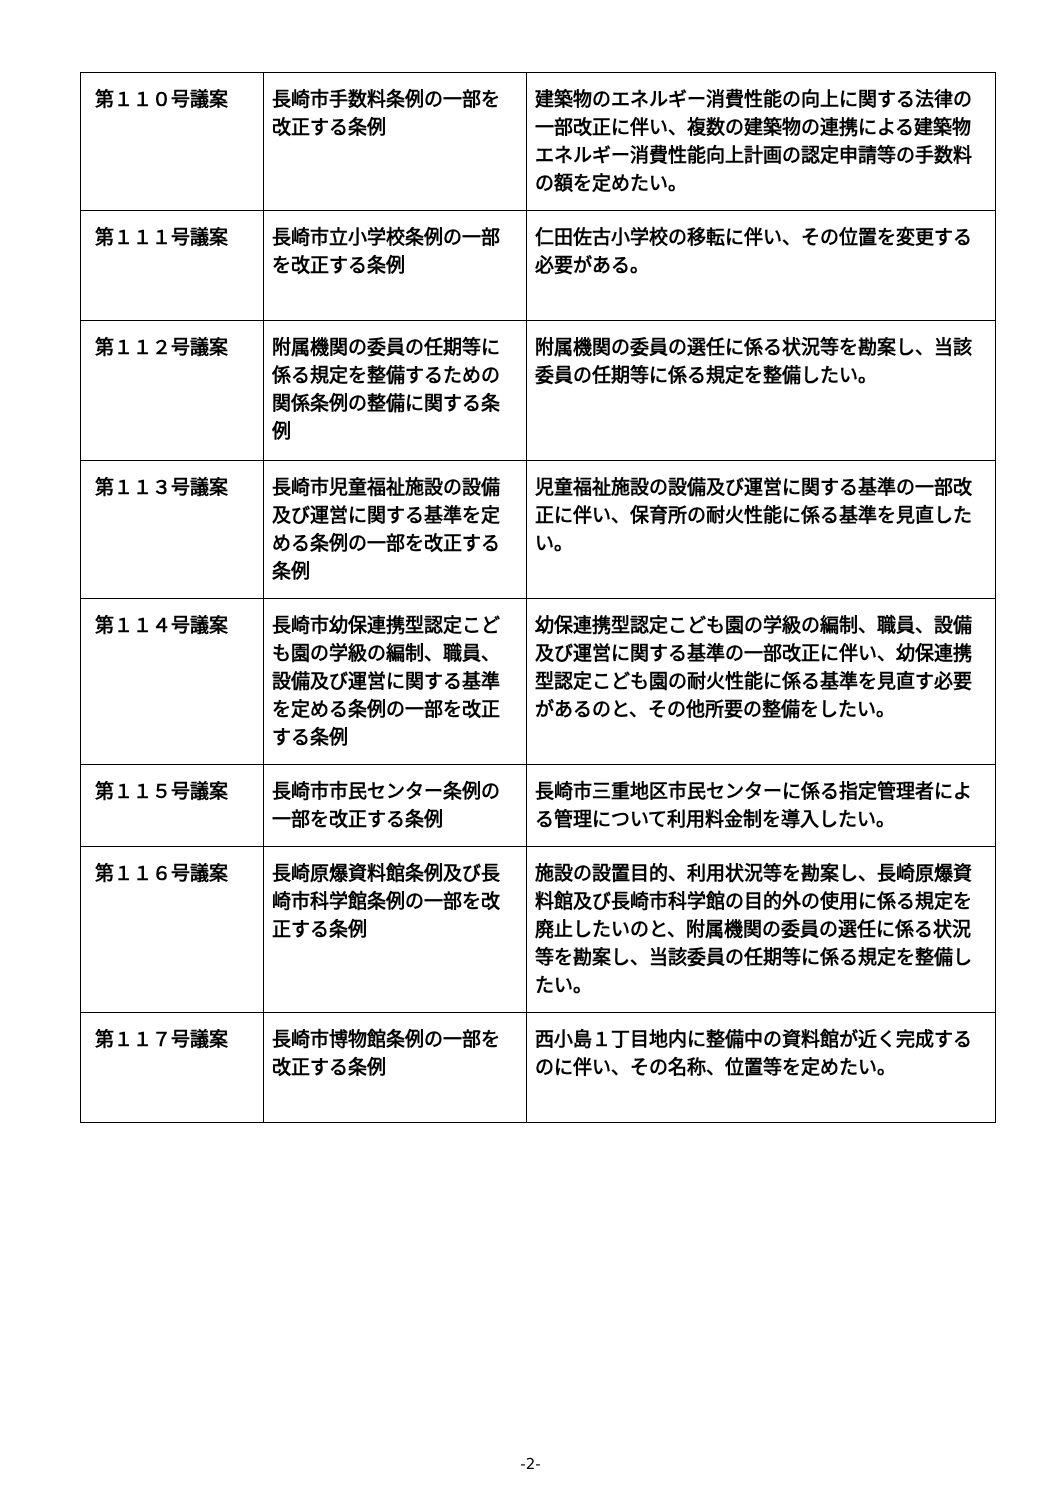| 第１１０号議案 | 長崎市手数料条例の一部を改正する条例 | 建築物のエネルギー消費性能の向上に関する法律の一部改正に伴い、複数の建築物の連携による建築物エネルギー消費性能向上計画の認定申請等の手数料の額を定めたい。 |
| 第１１１号議案 | 長崎市立小学校条例の一部を改正する条例 | 仁田佐古小学校の移転に伴い、その位置を変更する必要がある。 |
| 第１１２号議案 | 附属機関の委員の任期等に係る規定を整備するための関係条例の整備に関する条例 | 附属機関の委員の選任に係る状況等を勘案し、当該委員の任期等に係る規定を整備したい。 |
| 第１１３号議案 | 長崎市児童福祉施設の設備及び運営に関する基準を定める条例の一部を改正する条例 | 児童福祉施設の設備及び運営に関する基準の一部改正に伴い、保育所の耐火性能に係る基準を見直したい。 |
| 第１１４号議案 | 長崎市幼保連携型認定こども園の学級の編制、職員、設備及び運営に関する基準を定める条例の一部を改正する条例 | 幼保連携型認定こども園の学級の編制、職員、設備及び運営に関する基準の一部改正に伴い、幼保連携型認定こども園の耐火性能に係る基準を見直す必要があるのと、その他所要の整備をしたい。 |
| 第１１５号議案 | 長崎市市民センター条例の一部を改正する条例 | 長崎市三重地区市民センターに係る指定管理者による管理について利用料金制を導入したい。 |
| 第１１６号議案 | 長崎原爆資料館条例及び長崎市科学館条例の一部を改正する条例 | 施設の設置目的、利用状況等を勘案し、長崎原爆資料館及び長崎市科学館の目的外の使用に係る規定を廃止したいのと、附属機関の委員の選任に係る状況等を勘案し、当該委員の任期等に係る規定を整備したい。 |
| 第１１７号議案 | 長崎市博物館条例の一部を改正する条例 | 西小島１丁目地内に整備中の資料館が近く完成するのに伴い、その名称、位置等を定めたい。 |
-2-